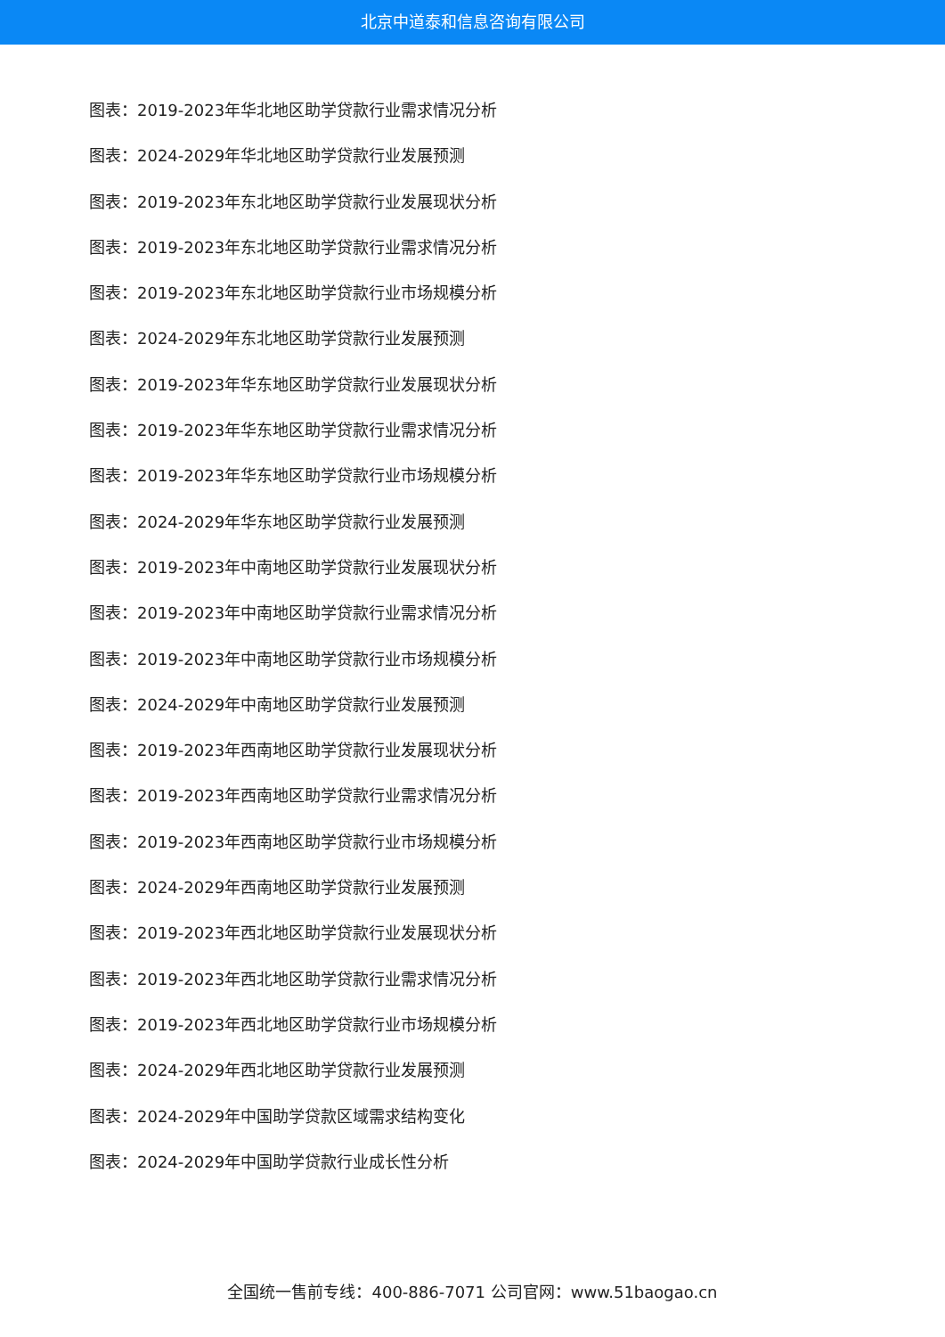北京中道泰和信息咨询有限公司
图表：2019-2023年华北地区助学贷款行业需求情况分析
图表：2024-2029年华北地区助学贷款行业发展预测
图表：2019-2023年东北地区助学贷款行业发展现状分析
图表：2019-2023年东北地区助学贷款行业需求情况分析
图表：2019-2023年东北地区助学贷款行业市场规模分析
图表：2024-2029年东北地区助学贷款行业发展预测
图表：2019-2023年华东地区助学贷款行业发展现状分析
图表：2019-2023年华东地区助学贷款行业需求情况分析
图表：2019-2023年华东地区助学贷款行业市场规模分析
图表：2024-2029年华东地区助学贷款行业发展预测
图表：2019-2023年中南地区助学贷款行业发展现状分析
图表：2019-2023年中南地区助学贷款行业需求情况分析
图表：2019-2023年中南地区助学贷款行业市场规模分析
图表：2024-2029年中南地区助学贷款行业发展预测
图表：2019-2023年西南地区助学贷款行业发展现状分析
图表：2019-2023年西南地区助学贷款行业需求情况分析
图表：2019-2023年西南地区助学贷款行业市场规模分析
图表：2024-2029年西南地区助学贷款行业发展预测
图表：2019-2023年西北地区助学贷款行业发展现状分析
图表：2019-2023年西北地区助学贷款行业需求情况分析
图表：2019-2023年西北地区助学贷款行业市场规模分析
图表：2024-2029年西北地区助学贷款行业发展预测
图表：2024-2029年中国助学贷款区域需求结构变化
图表：2024-2029年中国助学贷款行业成长性分析
全国统一售前专线：400-886-7071 公司官网：www.51baogao.cn